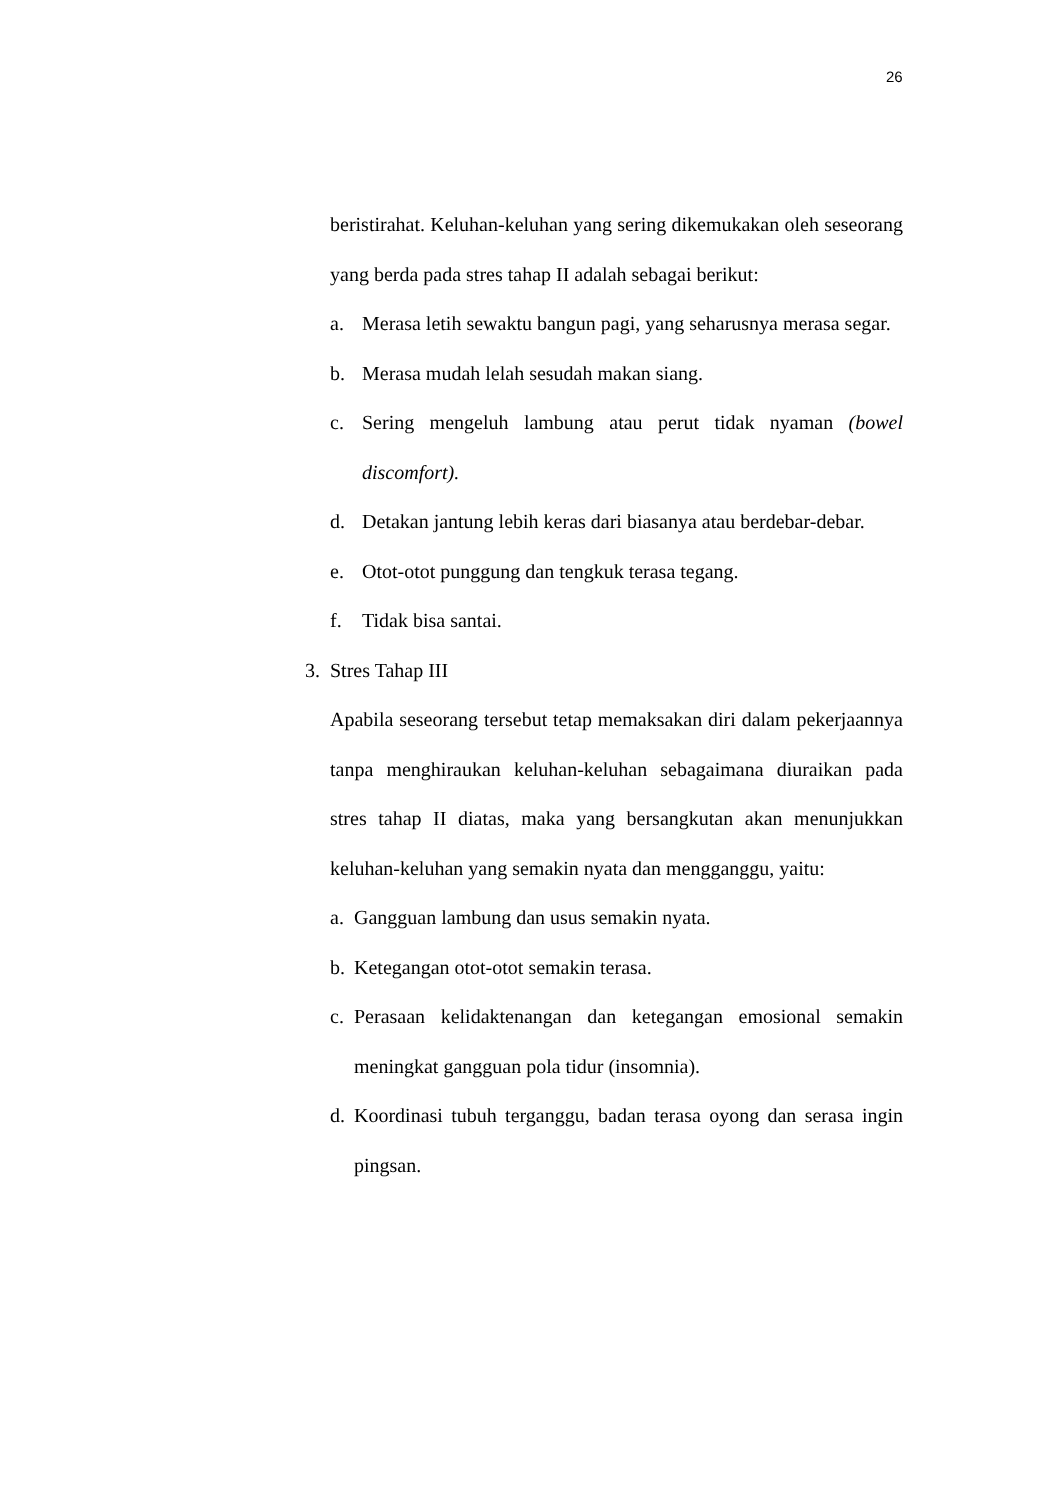26
beristirahat. Keluhan-keluhan yang sering dikemukakan oleh seseorang yang berda pada stres tahap II adalah sebagai berikut:
a. Merasa letih sewaktu bangun pagi, yang seharusnya merasa segar.
b. Merasa mudah lelah sesudah makan siang.
c. Sering mengeluh lambung atau perut tidak nyaman (bowel discomfort).
d. Detakan jantung lebih keras dari biasanya atau berdebar-debar.
e. Otot-otot punggung dan tengkuk terasa tegang.
f. Tidak bisa santai.
3. Stres Tahap III
Apabila seseorang tersebut tetap memaksakan diri dalam pekerjaannya tanpa menghiraukan keluhan-keluhan sebagaimana diuraikan pada stres tahap II diatas, maka yang bersangkutan akan menunjukkan keluhan-keluhan yang semakin nyata dan mengganggu, yaitu:
a. Gangguan lambung dan usus semakin nyata.
b. Ketegangan otot-otot semakin terasa.
c. Perasaan kelidaktenangan dan ketegangan emosional semakin meningkat gangguan pola tidur (insomnia).
d. Koordinasi tubuh terganggu, badan terasa oyong dan serasa ingin pingsan.